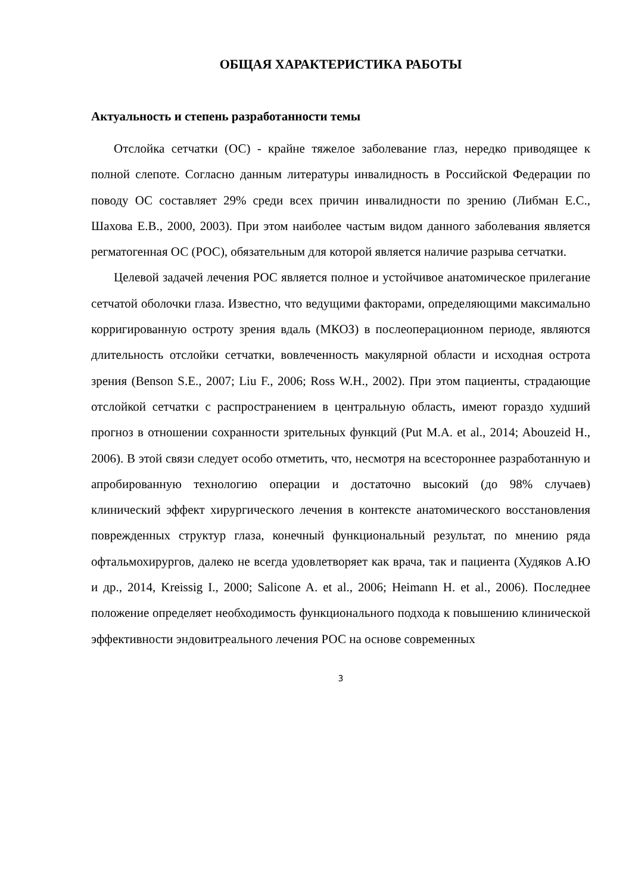ОБЩАЯ ХАРАКТЕРИСТИКА РАБОТЫ
Актуальность и степень разработанности темы
Отслойка сетчатки (ОС) - крайне тяжелое заболевание глаз, нередко приводящее к полной слепоте. Согласно данным литературы инвалидность в Российской Федерации по поводу ОС составляет 29% среди всех причин инвалидности по зрению (Либман Е.С., Шахова Е.В., 2000, 2003). При этом наиболее частым видом данного заболевания является регматогенная ОС (РОС), обязательным для которой является наличие разрыва сетчатки.
Целевой задачей лечения РОС является полное и устойчивое анатомическое прилегание сетчатой оболочки глаза. Известно, что ведущими факторами, определяющими максимально корригированную остроту зрения вдаль (МКОЗ) в послеоперационном периоде, являются длительность отслойки сетчатки, вовлеченность макулярной области и исходная острота зрения (Benson S.E., 2007; Liu F., 2006; Ross W.H., 2002). При этом пациенты, страдающие отслойкой сетчатки с распространением в центральную область, имеют гораздо худший прогноз в отношении сохранности зрительных функций (Put M.A. et al., 2014; Abouzeid H., 2006). В этой связи следует особо отметить, что, несмотря на всестороннее разработанную и апробированную технологию операции и достаточно высокий (до 98% случаев) клинический эффект хирургического лечения в контексте анатомического восстановления поврежденных структур глаза, конечный функциональный результат, по мнению ряда офтальмохирургов, далеко не всегда удовлетворяет как врача, так и пациента (Худяков А.Ю и др., 2014, Kreissig I., 2000; Salicone A. et al., 2006; Heimann H. et al., 2006). Последнее положение определяет необходимость функционального подхода к повышению клинической эффективности эндовитреального лечения РОС на основе современных
3